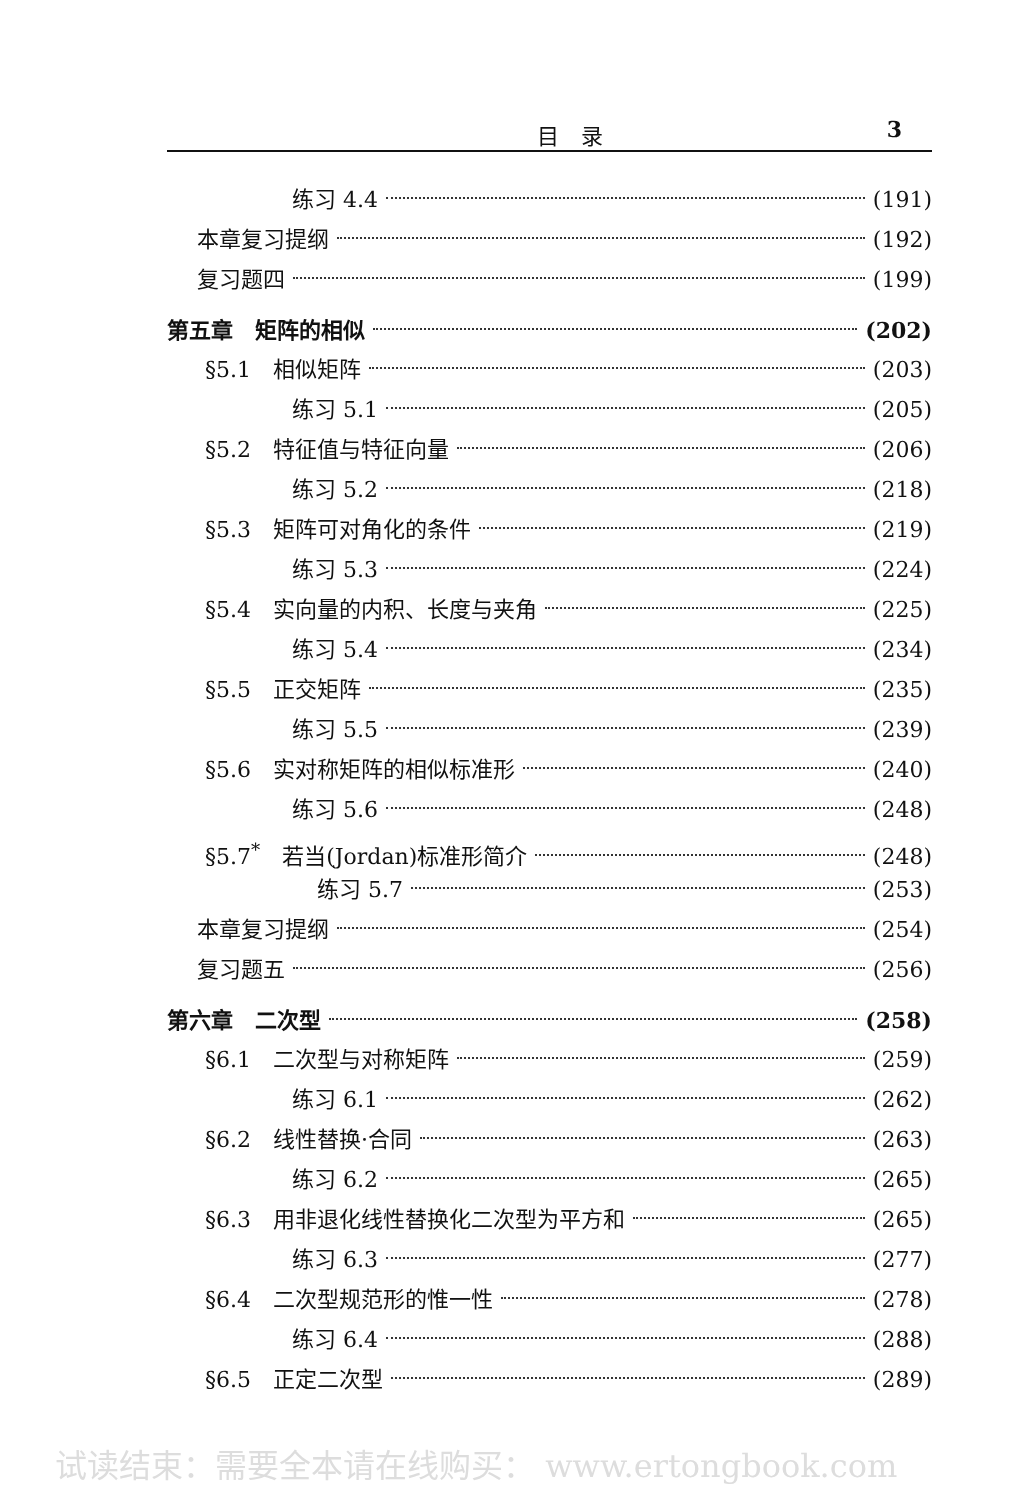目　录 3
练习 4.4 (191)
本章复习提纲 (192)
复习题四 (199)
第五章　矩阵的相似 (202)
§5.1　相似矩阵 (203)
练习 5.1 (205)
§5.2　特征值与特征向量 (206)
练习 5.2 (218)
§5.3　矩阵可对角化的条件 (219)
练习 5.3 (224)
§5.4　实向量的内积、长度与夹角 (225)
练习 5.4 (234)
§5.5　正交矩阵 (235)
练习 5.5 (239)
§5.6　实对称矩阵的相似标准形 (240)
练习 5.6 (248)
§5.7<sup>*</sup>　若当(Jordan)标准形简介 (248)
练习 5.7 (253)
本章复习提纲 (254)
复习题五 (256)
第六章　二次型 (258)
§6.1　二次型与对称矩阵 (259)
练习 6.1 (262)
§6.2　线性替换·合同 (263)
练习 6.2 (265)
§6.3　用非退化线性替换化二次型为平方和 (265)
练习 6.3 (277)
§6.4　二次型规范形的惟一性 (278)
练习 6.4 (288)
§6.5　正定二次型 (289)
试读结束：需要全本请在线购买： www.ertongbook.com